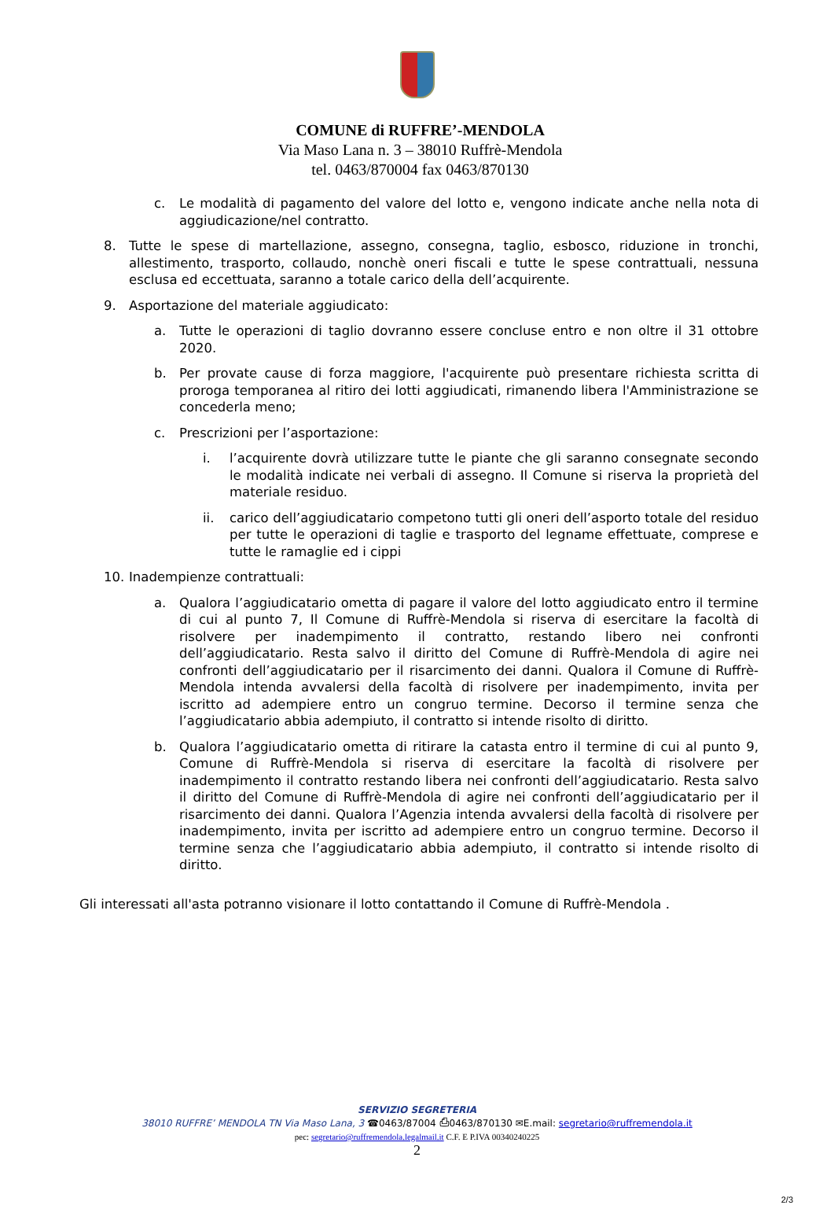COMUNE di RUFFRE’-MENDOLA
Via Maso Lana n. 3 – 38010 Ruffrè-Mendola
tel. 0463/870004 fax 0463/870130
c. Le modalità di pagamento del valore del lotto e, vengono indicate anche nella nota di aggiudicazione/nel contratto.
8. Tutte le spese di martellazione, assegno, consegna, taglio, esbosco, riduzione in tronchi, allestimento, trasporto, collaudo, nonchè oneri fiscali e tutte le spese contrattuali, nessuna esclusa ed eccettuata, saranno a totale carico della dell’acquirente.
9. Asportazione del materiale aggiudicato:
a. Tutte le operazioni di taglio dovranno essere concluse entro e non oltre il 31 ottobre 2020.
b. Per provate cause di forza maggiore, l'acquirente può presentare richiesta scritta di proroga temporanea al ritiro dei lotti aggiudicati, rimanendo libera l'Amministrazione se concederla meno;
c. Prescrizioni per l’asportazione:
i. l’acquirente dovrà utilizzare tutte le piante che gli saranno consegnate secondo le modalità indicate nei verbali di assegno. Il Comune si riserva la proprietà del materiale residuo.
ii. carico dell’aggiudicatario competono tutti gli oneri dell’asporto totale del residuo per tutte le operazioni di taglie e trasporto del legname effettuate, comprese e tutte le ramaglie ed i cippi
10. Inadempienze contrattuali:
a. Qualora l’aggiudicatario ometta di pagare il valore del lotto aggiudicato entro il termine di cui al punto 7, Il Comune di Ruffrè-Mendola si riserva di esercitare la facoltà di risolvere per inadempimento il contratto, restando libero nei confronti dell’aggiudicatario. Resta salvo il diritto del Comune di Ruffrè-Mendola di agire nei confronti dell’aggiudicatario per il risarcimento dei danni. Qualora il Comune di Ruffrè-Mendola intenda avvalersi della facoltà di risolvere per inadempimento, invita per iscritto ad adempiere entro un congruo termine. Decorso il termine senza che l’aggiudicatario abbia adempiuto, il contratto si intende risolto di diritto.
b. Qualora l’aggiudicatario ometta di ritirare la catasta entro il termine di cui al punto 9, Comune di Ruffrè-Mendola si riserva di esercitare la facoltà di risolvere per inadempimento il contratto restando libera nei confronti dell’aggiudicatario. Resta salvo il diritto del Comune di Ruffrè-Mendola di agire nei confronti dell’aggiudicatario per il risarcimento dei danni. Qualora l’Agenzia intenda avvalersi della facoltà di risolvere per inadempimento, invita per iscritto ad adempiere entro un congruo termine. Decorso il termine senza che l’aggiudicatario abbia adempiuto, il contratto si intende risolto di diritto.
Gli interessati all'asta potranno visionare il lotto contattando il Comune di Ruffrè-Mendola .
SERVIZIO SEGRETERIA
38010 RUFFRE’ MENDOLA TN Via Maso Lana, 3 ☎0463/87004 ⎙0463/870130 ✉E.mail: segretario@ruffremendola.it
pec: segretario@ruffremendola.legalmail.it C.F. E P.IVA 00340240225
2
2/3